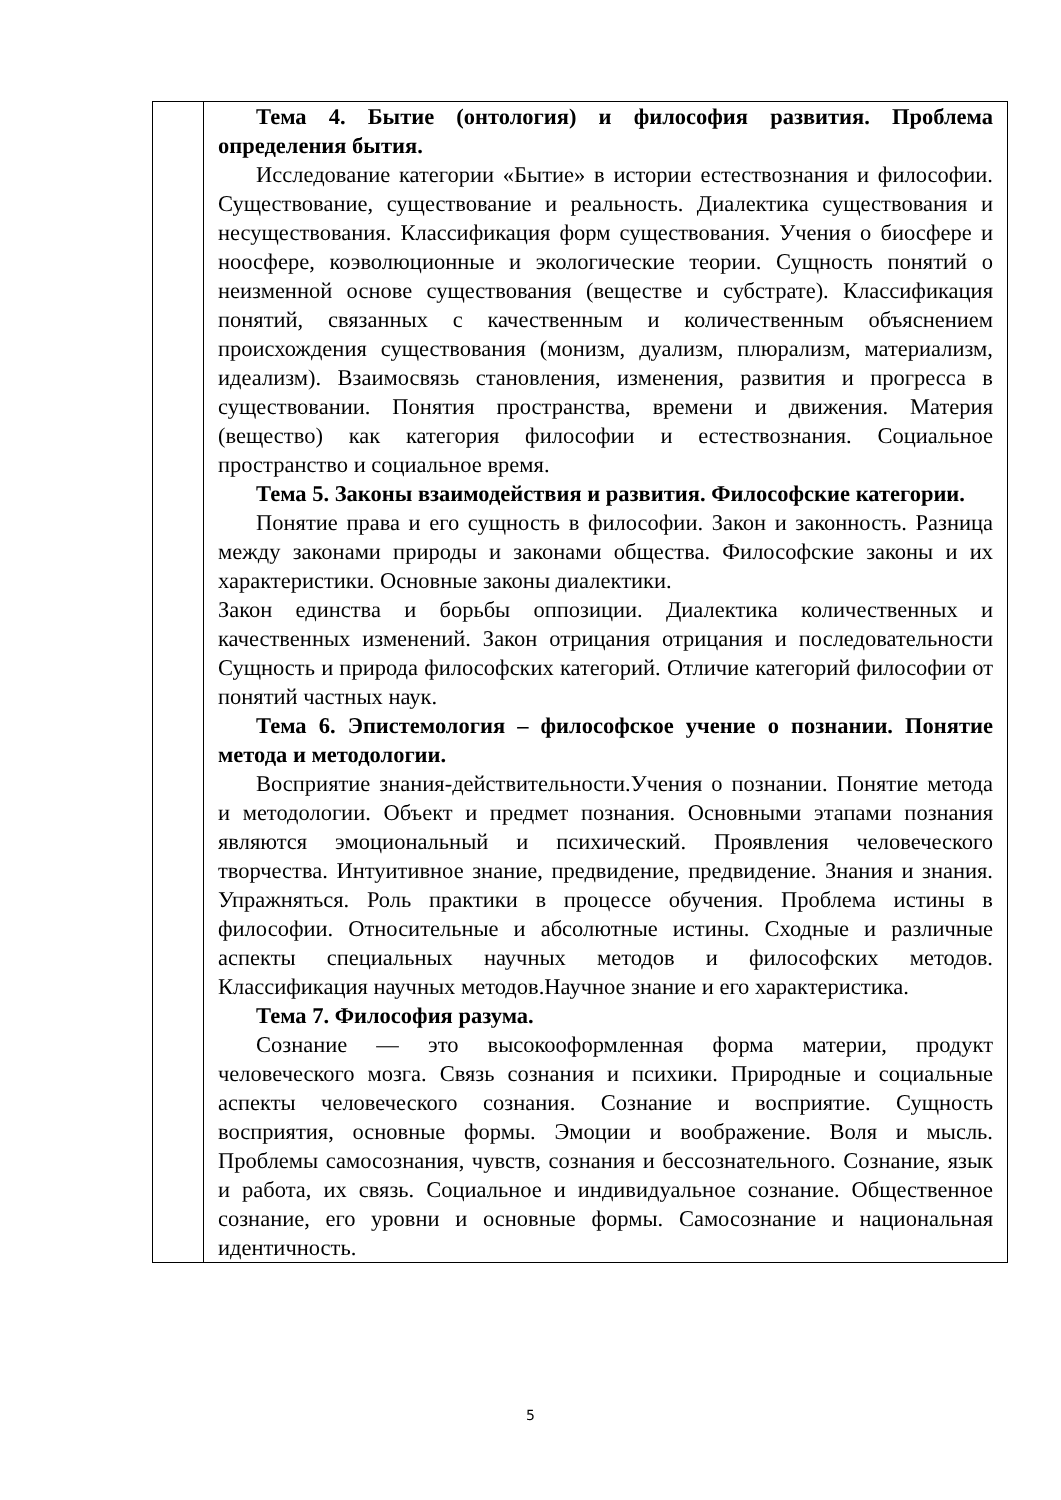| | Тема 4. Бытие (онтология) и философия развития. Проблема определения бытия. Исследование категории «Бытие» в истории естествознания и философии. Существование, существование и реальность. Диалектика существования и несуществования. Классификация форм существования. Учения о биосфере и ноосфере, коэволюционные и экологические теории. Сущность понятий о неизменной основе существования (веществе и субстрате). Классификация понятий, связанных с качественным и количественным объяснением происхождения существования (монизм, дуализм, плюрализм, материализм, идеализм). Взаимосвязь становления, изменения, развития и прогресса в существовании. Понятия пространства, времени и движения. Материя (вещество) как категория философии и естествознания. Социальное пространство и социальное время. Тема 5. Законы взаимодействия и развития. Философские категории. Понятие права и его сущность в философии. Закон и законность. Разница между законами природы и законами общества. Философские законы и их характеристики. Основные законы диалектики. Закон единства и борьбы оппозиции. Диалектика количественных и качественных изменений. Закон отрицания отрицания и последовательности Сущность и природа философских категорий. Отличие категорий философии от понятий частных наук. Тема 6. Эпистемология – философское учение о познании. Понятие метода и методологии. Восприятие знания-действительности.Учения о познании. Понятие метода и методологии. Объект и предмет познания. Основными этапами познания являются эмоциональный и психический. Проявления человеческого творчества. Интуитивное знание, предвидение, предвидение. Знания и знания. Упражняться. Роль практики в процессе обучения. Проблема истины в философии. Относительные и абсолютные истины. Сходные и различные аспекты специальных научных методов и философских методов. Классификация научных методов.Научное знание и его характеристика. Тема 7. Философия разума. Сознание — это высокооформленная форма материи, продукт человеческого мозга. Связь сознания и психики. Природные и социальные аспекты человеческого сознания. Сознание и восприятие. Сущность восприятия, основные формы. Эмоции и воображение. Воля и мысль. Проблемы самосознания, чувств, сознания и бессознательного. Сознание, язык и работа, их связь. Социальное и индивидуальное сознание. Общественное сознание, его уровни и основные формы. Самосознание и национальная идентичность. |
5